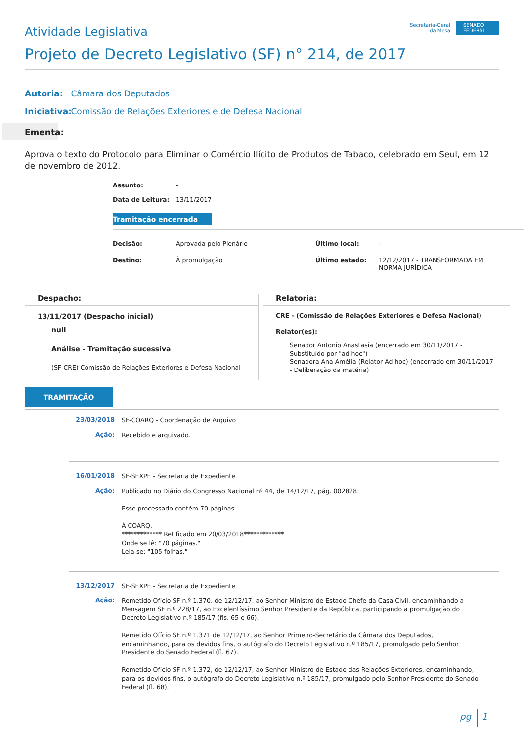Atividade Legislativa
Secretaria-Geral
da Mesa
SENADO
FEDERAL
Projeto de Decreto Legislativo (SF) n° 214, de 2017
Autoria: Câmara dos Deputados
Iniciativa: Comissão de Relações Exteriores e de Defesa Nacional
Ementa:
Aprova o texto do Protocolo para Eliminar o Comércio Ilícito de Produtos de Tabaco, celebrado em Seul, em 12 de novembro de 2012.
Assunto: -
Data de Leitura: 13/11/2017
Tramitação encerrada
Decisão: Aprovada pelo Plenário
Destino: À promulgação
Último local: -
Último estado: 12/12/2017 - TRANSFORMADA EM
NORMA JURÍDICA
Despacho:
13/11/2017 (Despacho inicial)
null
Análise - Tramitação sucessiva
(SF-CRE) Comissão de Relações Exteriores e Defesa Nacional
Relatoria:
CRE - (Comissão de Relações Exteriores e Defesa Nacional)
Relator(es):
Senador Antonio Anastasia (encerrado em 30/11/2017 - Substituído por "ad hoc")
Senadora Ana Amélia (Relator Ad hoc) (encerrado em 30/11/2017 - Deliberação da matéria)
TRAMITAÇÃO
23/03/2018
SF-COARQ - Coordenação de Arquivo
Ação:
Recebido e arquivado.
16/01/2018
SF-SEXPE - Secretaria de Expediente
Ação:
Publicado no Diário do Congresso Nacional nº 44, de 14/12/17, pág. 002828.
Esse processado contém 70 páginas.
À COARQ.
************* Retificado em 20/03/2018*************
Onde se lê: "70 páginas."
Leia-se: "105 folhas."
13/12/2017
SF-SEXPE - Secretaria de Expediente
Ação:
Remetido Ofício SF n.º 1.370, de 12/12/17, ao Senhor Ministro de Estado Chefe da Casa Civil, encaminhando a Mensagem SF n.º 228/17, ao Excelentíssimo Senhor Presidente da República, participando a promulgação do Decreto Legislativo n.º 185/17 (fls. 65 e 66).
Remetido Ofício SF n.º 1.371 de 12/12/17, ao Senhor Primeiro-Secretário da Câmara dos Deputados, encaminhando, para os devidos fins, o autógrafo do Decreto Legislativo n.º 185/17, promulgado pelo Senhor Presidente do Senado Federal (fl. 67).
Remetido Ofício SF n.º 1.372, de 12/12/17, ao Senhor Ministro de Estado das Relações Exteriores, encaminhando, para os devidos fins, o autógrafo do Decreto Legislativo n.º 185/17, promulgado pelo Senhor Presidente do Senado Federal (fl. 68).
pg 1